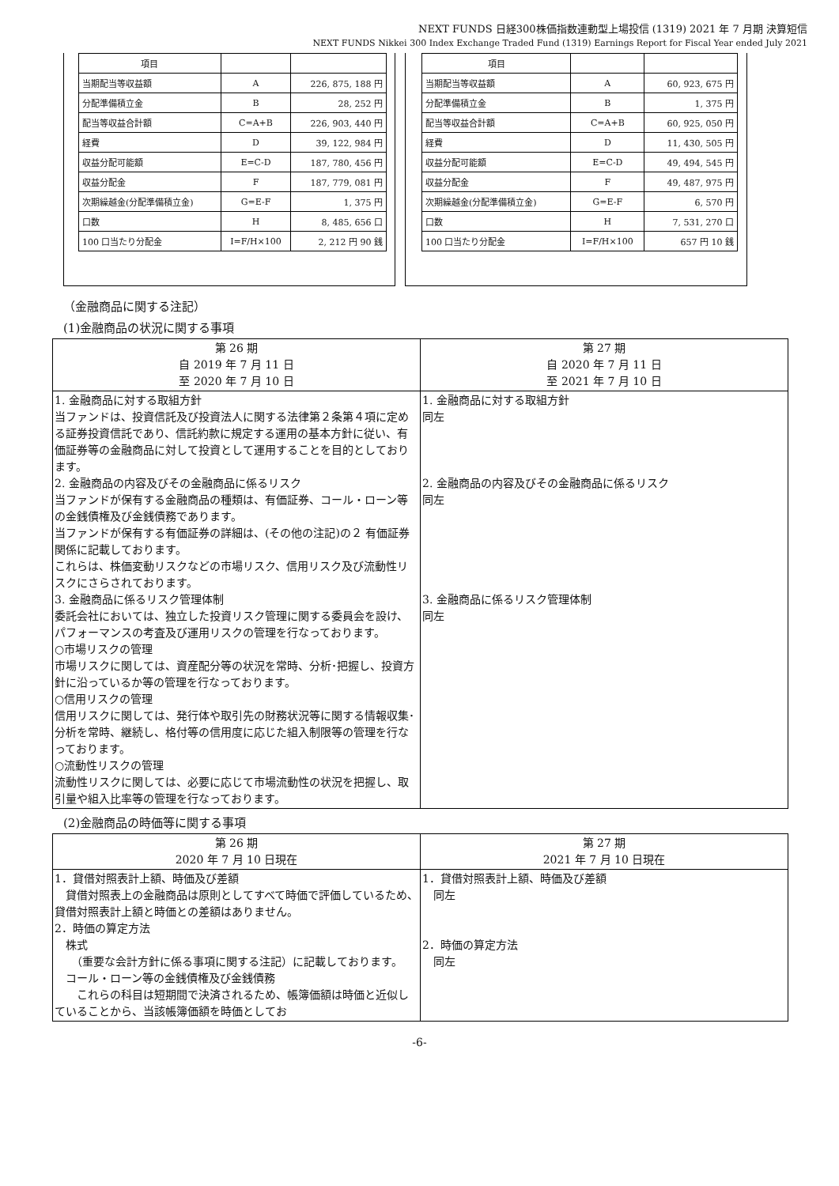NEXT FUNDS 日経300株価指数連動型上場投信 (1319) 2021 年 7 月期 決算短信
NEXT FUNDS Nikkei 300 Index Exchange Traded Fund (1319) Earnings Report for Fiscal Year ended July 2021
| 項目 | | |
| 当期配当等収益額 | A | 226, 875, 188 円 |
| 分配準備積立金 | B | 28, 252 円 |
| 配当等収益合計額 | C=A+B | 226, 903, 440 円 |
| 経費 | D | 39, 122, 984 円 |
| 収益分配可能額 | E=C-D | 187, 780, 456 円 |
| 収益分配金 | F | 187, 779, 081 円 |
| 次期繰越金(分配準備積立金) | G=E-F | 1, 375 円 |
| 口数 | H | 8, 485, 656 口 |
| 100 口当たり分配金 | I=F/H×100 | 2, 212 円 90 銭 |
| 項目 | | |
| 当期配当等収益額 | A | 60, 923, 675 円 |
| 分配準備積立金 | B | 1, 375 円 |
| 配当等収益合計額 | C=A+B | 60, 925, 050 円 |
| 経費 | D | 11, 430, 505 円 |
| 収益分配可能額 | E=C-D | 49, 494, 545 円 |
| 収益分配金 | F | 49, 487, 975 円 |
| 次期繰越金(分配準備積立金) | G=E-F | 6, 570 円 |
| 口数 | H | 7, 531, 270 口 |
| 100 口当たり分配金 | I=F/H×100 | 657 円 10 銭 |
（金融商品に関する注記）
(1)金融商品の状況に関する事項
| 第 26 期 自 2019 年 7 月 11 日 至 2020 年 7 月 10 日 | 第 27 期 自 2020 年 7 月 11 日 至 2021 年 7 月 10 日 |
| --- | --- |
| 1. 金融商品に対する取組方針 当ファンドは、投資信託及び投資法人に関する法律第２条第４項に定める証券投資信託であり、信託約款に規定する運用の基本方針に従い、有価証券等の金融商品に対して投資として運用することを目的としております。 2. 金融商品の内容及びその金融商品に係るリスク 当ファンドが保有する金融商品の種類は、有価証券、コール・ローン等の金銭債権及び金銭債務であります。 当ファンドが保有する有価証券の詳細は、(その他の注記)の２ 有価証券関係に記載しております。 これらは、株価変動リスクなどの市場リスク、信用リスク及び流動性リスクにさらされております。 3. 金融商品に係るリスク管理体制 委託会社においては、独立した投資リスク管理に関する委員会を設け、パフォーマンスの考査及び運用リスクの管理を行なっております。 ○市場リスクの管理 市場リスクに関しては、資産配分等の状況を常時、分析･把握し、投資方針に沿っているか等の管理を行なっております。 ○信用リスクの管理 信用リスクに関しては、発行体や取引先の財務状況等に関する情報収集･分析を常時、継続し、格付等の信用度に応じた組入制限等の管理を行なっております。 ○流動性リスクの管理 流動性リスクに関しては、必要に応じて市場流動性の状況を把握し、取引量や組入比率等の管理を行なっております。 | 1. 金融商品に対する取組方針 同左 2. 金融商品の内容及びその金融商品に係るリスク 同左 3. 金融商品に係るリスク管理体制 同左 |
(2)金融商品の時価等に関する事項
| 第 26 期 2020 年 7 月 10 日現在 | 第 27 期 2021 年 7 月 10 日現在 |
| --- | --- |
| 1．貸借対照表計上額、時価及び差額 貸借対照表上の金融商品は原則としてすべて時価で評価しているため、貸借対照表計上額と時価との差額はありません。 2．時価の算定方法 株式 （重要な会計方針に係る事項に関する注記）に記載しております。 コール・ローン等の金銭債権及び金銭債務 これらの科目は短期間で決済されるため、帳簿価額は時価と近似していることから、当該帳簿価額を時価としてお | 1．貸借対照表計上額、時価及び差額 同左 2．時価の算定方法 同左 |
-6-